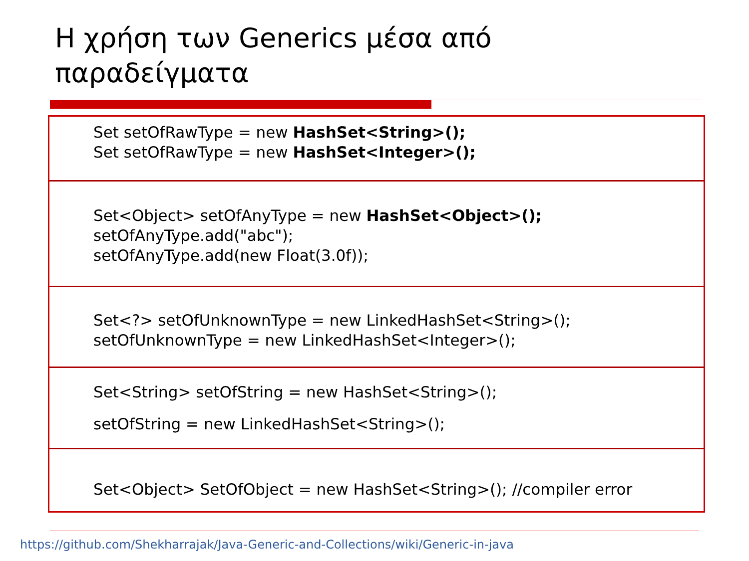Η χρήση των Generics μέσα από
παραδείγματα
Set setOfRawType = new HashSet<String>();
Set setOfRawType = new HashSet<Integer>();
Set<Object> setOfAnyType = new HashSet<Object>();
setOfAnyType.add("abc");
setOfAnyType.add(new Float(3.0f));
Set<?> setOfUnknownType = new LinkedHashSet<String>();
setOfUnknownType = new LinkedHashSet<Integer>();
Set<String> setOfString = new HashSet<String>();
setOfString = new LinkedHashSet<String>();
Set<Object> SetOfObject = new HashSet<String>(); //compiler error
https://github.com/Shekharrajak/Java-Generic-and-Collections/wiki/Generic-in-java